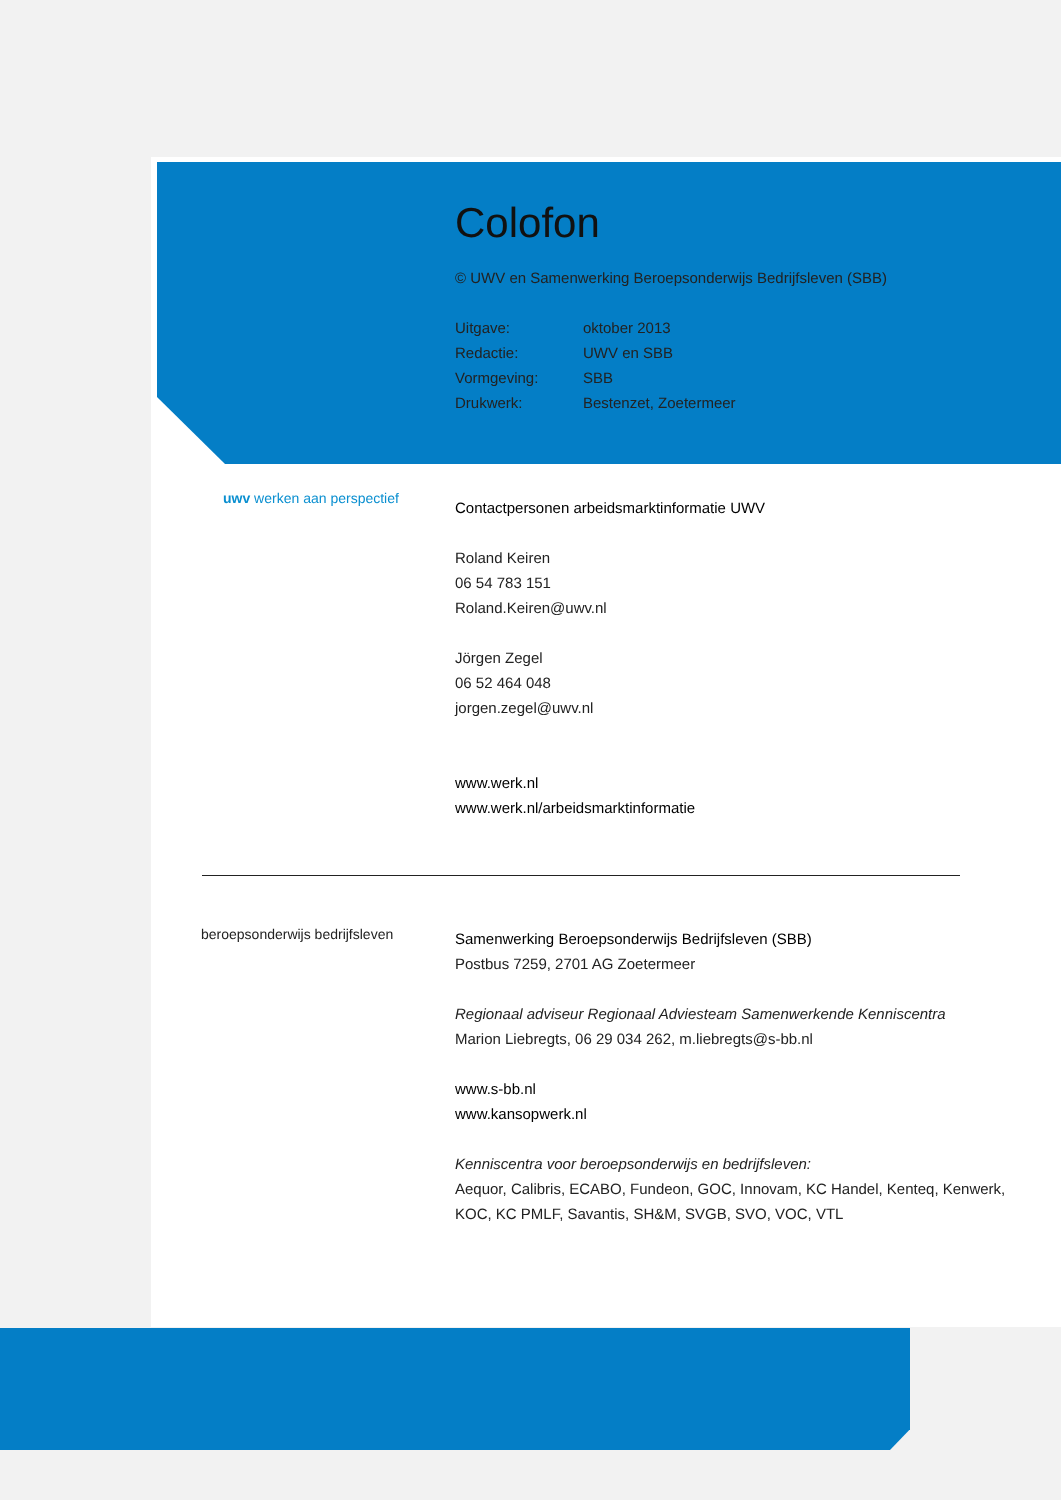Colofon
© UWV en Samenwerking Beroepsonderwijs Bedrijfsleven (SBB)
Uitgave: oktober 2013
Redactie: UWV en SBB
Vormgeving: SBB
Drukwerk: Bestenzet, Zoetermeer
uwv werken aan perspectief
Contactpersonen arbeidsmarktinformatie UWV
Roland Keiren
06 54 783 151
Roland.Keiren@uwv.nl
Jörgen Zegel
06 52 464 048
jorgen.zegel@uwv.nl
www.werk.nl
www.werk.nl/arbeidsmarktinformatie
beroepsonderwijs bedrijfsleven
Samenwerking Beroepsonderwijs Bedrijfsleven (SBB)
Postbus 7259, 2701 AG Zoetermeer
Regionaal adviseur Regionaal Adviesteam Samenwerkende Kenniscentra
Marion Liebregts, 06 29 034 262, m.liebregts@s-bb.nl
www.s-bb.nl
www.kansopwerk.nl
Kenniscentra voor beroepsonderwijs en bedrijfsleven:
Aequor, Calibris, ECABO, Fundeon, GOC, Innovam, KC Handel, Kenteq, Kenwerk, KOC, KC PMLF, Savantis, SH&M, SVGB, SVO, VOC, VTL